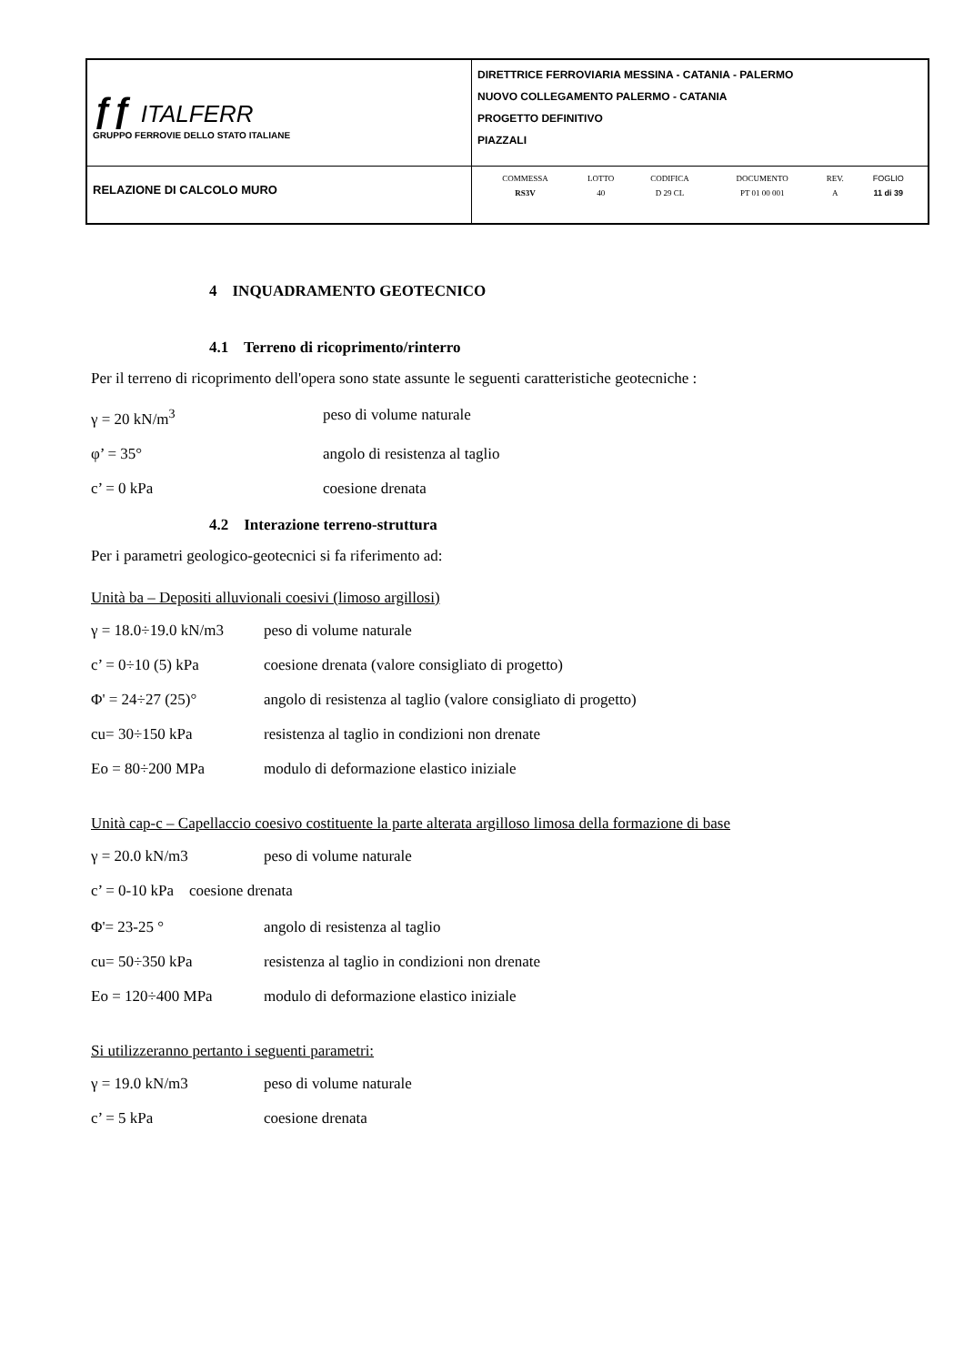| ƒƒ ITALFERR GRUPPO FERROVIE DELLO STATO ITALIANE | DIRETTRICE FERROVIARIA MESSINA - CATANIA - PALERMO NUOVO COLLEGAMENTO PALERMO - CATANIA PROGETTO DEFINITIVO PIAZZALI |
| RELAZIONE DI CALCOLO MURO | / COMMESSA / LOTTO / CODIFICA / DOCUMENTO / REV. / FOGLIO / / RS3V / 40 / D 29 CL / PT 01 00 001 / A / 11 di 39 / |
4 INQUADRAMENTO GEOTECNICO
4.1 Terreno di ricoprimento/rinterro
Per il terreno di ricoprimento dell'opera sono state assunte le seguenti caratteristiche geotecniche :
γ = 20 kN/m<sup>3</sup> peso di volume naturale
φ’ = 35° angolo di resistenza al taglio
c’ = 0 kPa coesione drenata
4.2 Interazione terreno-struttura
Per i parametri geologico-geotecnici si fa riferimento ad:
Unità ba – Depositi alluvionali coesivi (limoso argillosi)
γ = 18.0÷19.0 kN/m3 peso di volume naturale
c’ = 0÷10 (5) kPa coesione drenata (valore consigliato di progetto)
Φ' = 24÷27 (25)° angolo di resistenza al taglio (valore consigliato di progetto)
cu= 30÷150 kPa resistenza al taglio in condizioni non drenate
Eo = 80÷200 MPa modulo di deformazione elastico iniziale
Unità cap-c – Capellaccio coesivo costituente la parte alterata argilloso limosa della formazione di base
γ = 20.0 kN/m3 peso di volume naturale
c’ = 0-10 kPa coesione drenata
Φ'= 23-25 ° angolo di resistenza al taglio
cu= 50÷350 kPa resistenza al taglio in condizioni non drenate
Eo = 120÷400 MPa modulo di deformazione elastico iniziale
Si utilizzeranno pertanto i seguenti parametri:
γ = 19.0 kN/m3 peso di volume naturale
c’ = 5 kPa coesione drenata